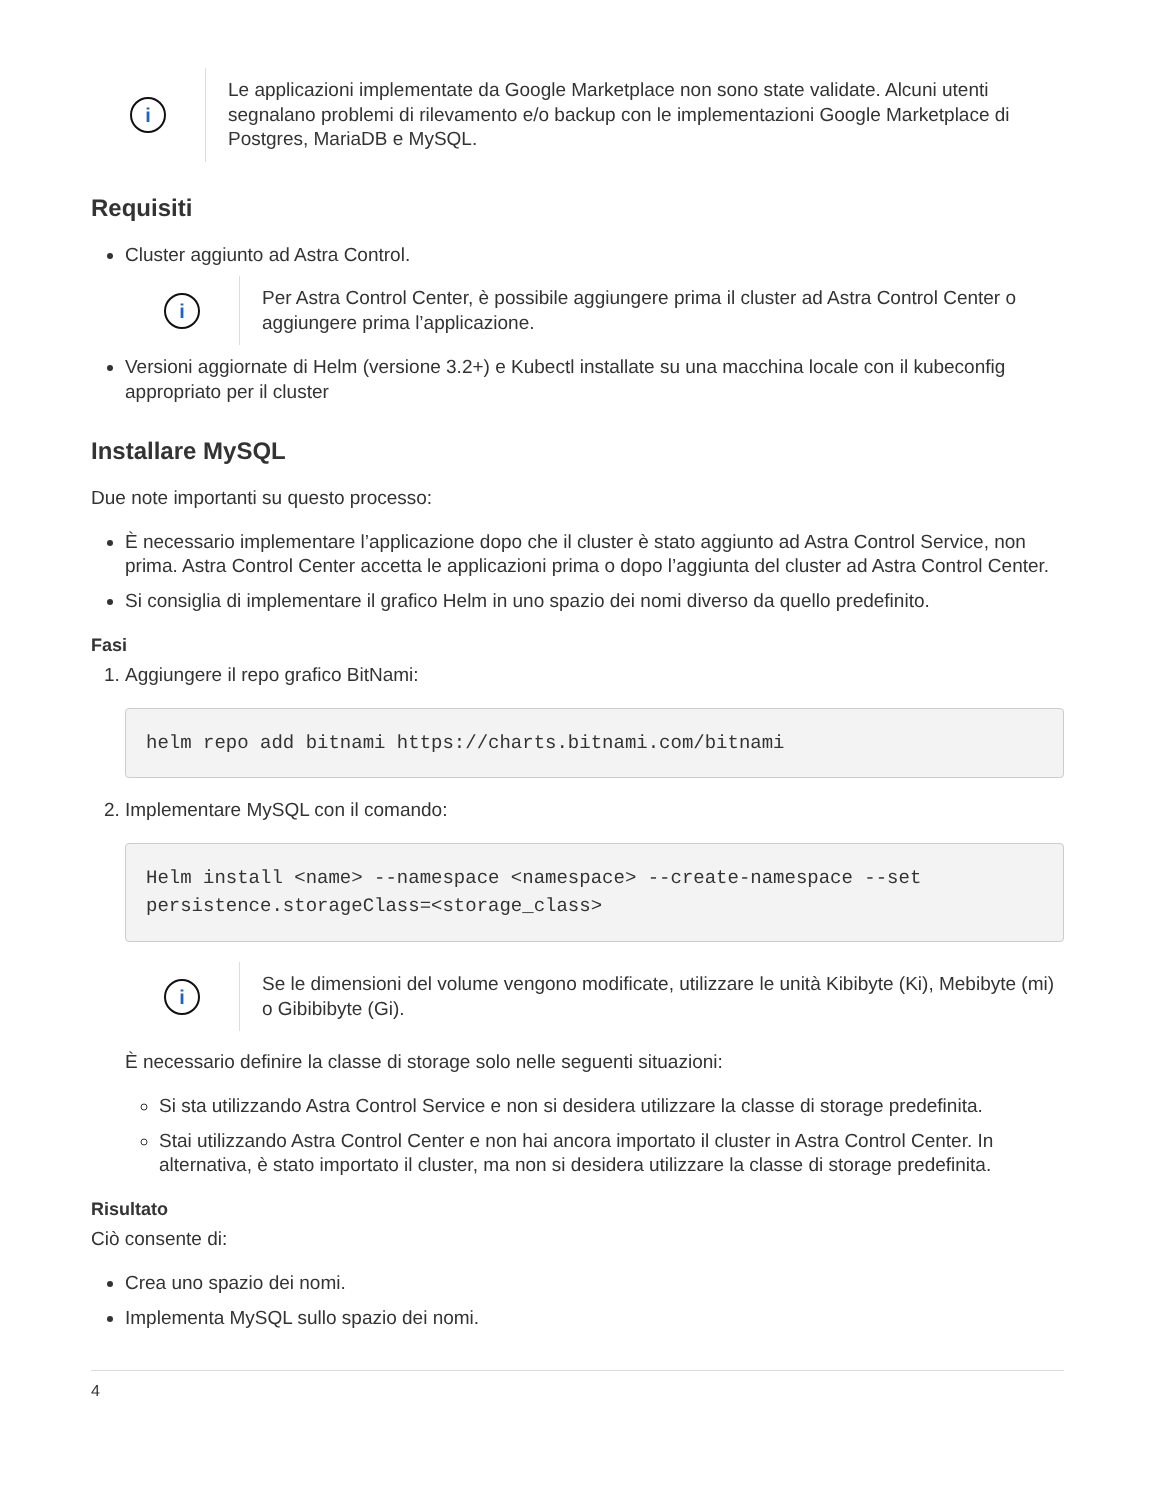i
Le applicazioni implementate da Google Marketplace non sono state validate. Alcuni utenti segnalano problemi di rilevamento e/o backup con le implementazioni Google Marketplace di Postgres, MariaDB e MySQL.
Requisiti
Cluster aggiunto ad Astra Control.
i
Per Astra Control Center, è possibile aggiungere prima il cluster ad Astra Control Center o aggiungere prima l’applicazione.
Versioni aggiornate di Helm (versione 3.2+) e Kubectl installate su una macchina locale con il kubeconfig appropriato per il cluster
Installare MySQL
Due note importanti su questo processo:
È necessario implementare l’applicazione dopo che il cluster è stato aggiunto ad Astra Control Service, non prima. Astra Control Center accetta le applicazioni prima o dopo l’aggiunta del cluster ad Astra Control Center.
Si consiglia di implementare il grafico Helm in uno spazio dei nomi diverso da quello predefinito.
Fasi
1. Aggiungere il repo grafico BitNami:
helm repo add bitnami https://charts.bitnami.com/bitnami
2. Implementare MySQL con il comando:
Helm install <name> --namespace <namespace> --create-namespace --set persistence.storageClass=<storage_class>
i
Se le dimensioni del volume vengono modificate, utilizzare le unità Kibibyte (Ki), Mebibyte (mi) o Gibibibyte (Gi).
È necessario definire la classe di storage solo nelle seguenti situazioni:
Si sta utilizzando Astra Control Service e non si desidera utilizzare la classe di storage predefinita.
Stai utilizzando Astra Control Center e non hai ancora importato il cluster in Astra Control Center. In alternativa, è stato importato il cluster, ma non si desidera utilizzare la classe di storage predefinita.
Risultato
Ciò consente di:
Crea uno spazio dei nomi.
Implementa MySQL sullo spazio dei nomi.
4